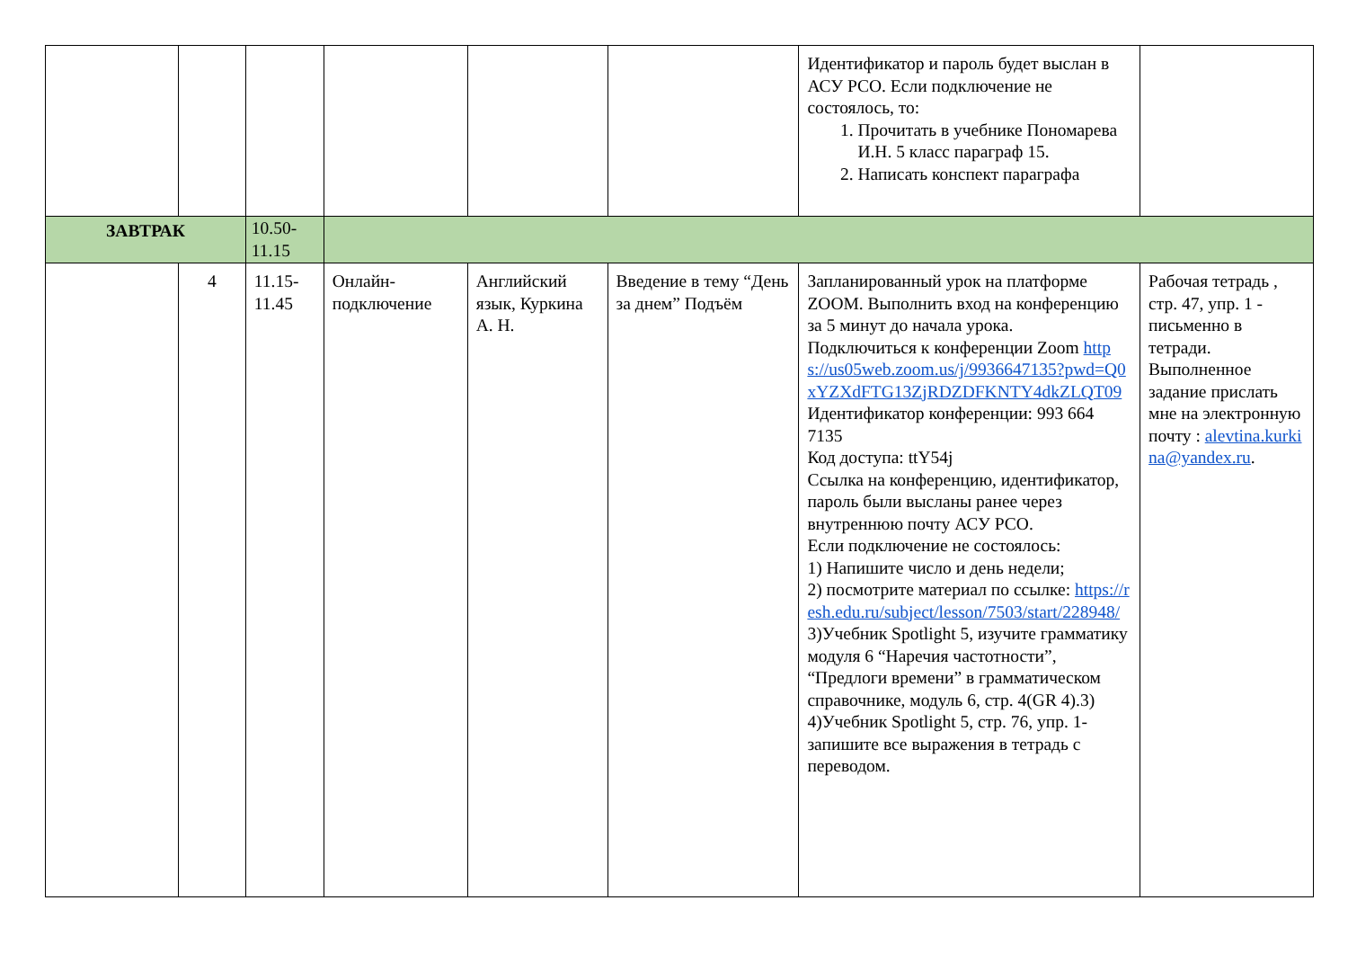| | | | | | | Идентификатор и пароль будет выслан в АСУ РСО. Если подключение не состоялось, то: 1. Прочитать в учебнике Пономарева И.Н. 5 класс параграф 15. 2. Написать конспект параграфа | |
| ЗАВТРАК | | 10.50- 11.15 | | | | | |
| | 4 | 11.15- 11.45 | Онлайн-подключение | Английский язык, Куркина А. Н. | Введение в тему “День за днем” Подъём | Запланированный урок на платформе ZOOM. Выполнить вход на конференцию за 5 минут до начала урока. Подключиться к конференции Zoom https://us05web.zoom.us/j/9936647135?pwd=Q0xYZXdFTG13ZjRDZDFKNTY4dkZLQT09 Идентификатор конференции: 993 664 7135 Код доступа: ttY54j Ссылка на конференцию, идентификатор, пароль были высланы ранее через внутреннюю почту АСУ РСО. Если подключение не состоялось: 1) Напишите число и день недели; 2) посмотрите материал по ссылке: https://resh.edu.ru/subject/lesson/7503/start/228948/ 3)Учебник Spotlight 5, изучите грамматику модуля 6 “Наречия частотности”, “Предлоги времени” в грамматическом справочнике, модуль 6, стр. 4(GR 4).3) 4)Учебник Spotlight 5, стр. 76, упр. 1- запишите все выражения в тетрадь с переводом. | Рабочая тетрадь , стр. 47, упр. 1 - письменно в тетради. Выполненное задание прислать мне на электронную почту : alevtina.kurkina@yandex.ru . |